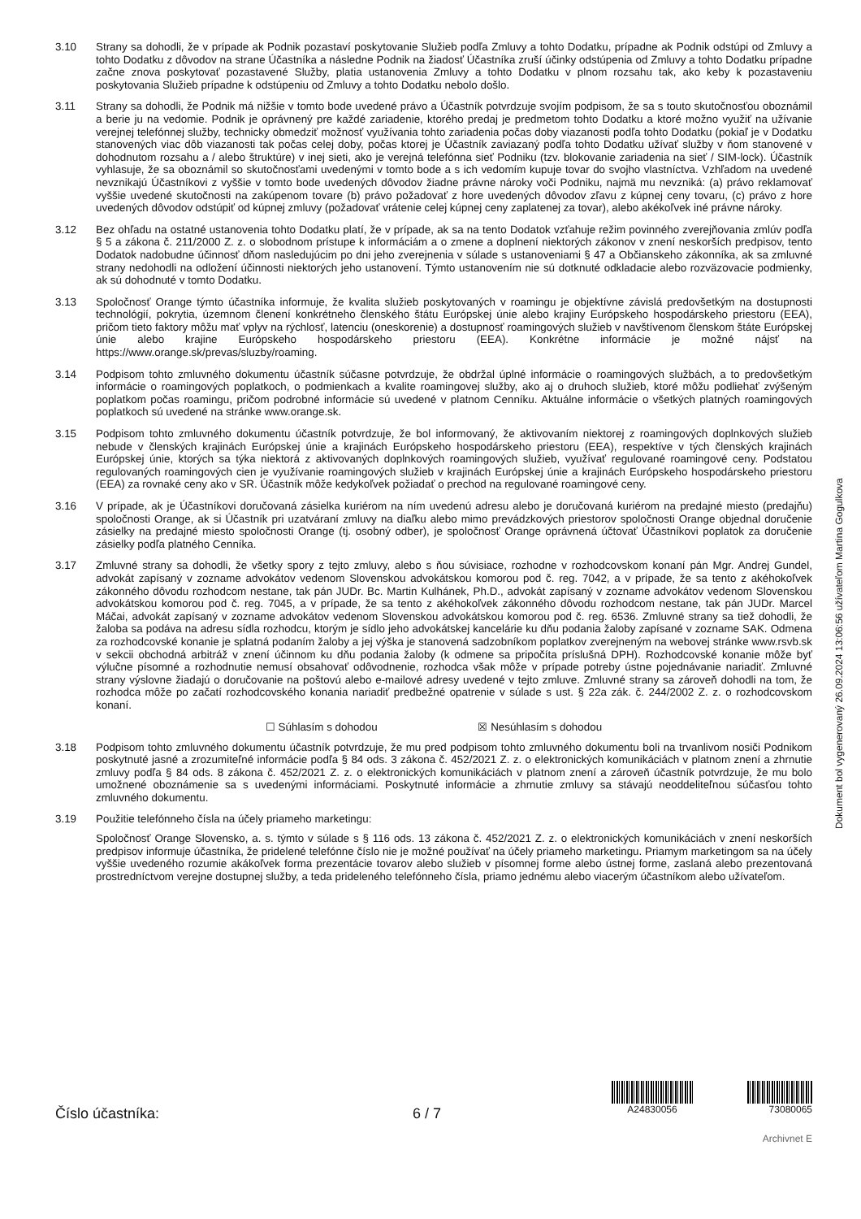3.10 Strany sa dohodli, že v prípade ak Podnik pozastaví poskytovanie Služieb podľa Zmluvy a tohto Dodatku, prípadne ak Podnik odstúpi od Zmluvy a tohto Dodatku z dôvodov na strane Účastníka a následne Podnik na žiadosť Účastníka zruší účinky odstúpenia od Zmluvy a tohto Dodatku prípadne začne znova poskytovať pozastavené Služby, platia ustanovenia Zmluvy a tohto Dodatku v plnom rozsahu tak, ako keby k pozastaveniu poskytovania Služieb prípadne k odstúpeniu od Zmluvy a tohto Dodatku nebolo došlo.
3.11 Strany sa dohodli, že Podnik má nižšie v tomto bode uvedené právo a Účastník potvrdzuje svojím podpisom, že sa s touto skutočnosťou oboznámil a berie ju na vedomie. Podnik je oprávnený pre každé zariadenie, ktorého predaj je predmetom tohto Dodatku a ktoré možno využiť na užívanie verejnej telefónnej služby, technicky obmedziť možnosť využívania tohto zariadenia počas doby viazanosti podľa tohto Dodatku (pokiaľ je v Dodatku stanovených viac dôb viazanosti tak počas celej doby, počas ktorej je Účastník zaviazaný podľa tohto Dodatku užívať služby v ňom stanovené v dohodnutom rozsahu a / alebo štruktúre) v inej sieti, ako je verejná telefónna sieť Podniku (tzv. blokovanie zariadenia na sieť / SIM-lock). Účastník vyhlasuje, že sa oboznámil so skutočnosťami uvedenými v tomto bode a s ich vedomím kupuje tovar do svojho vlastníctva. Vzhľadom na uvedené nevznikajú Účastníkovi z vyššie v tomto bode uvedených dôvodov žiadne právne nároky voči Podniku, najmä mu nevzniká: (a) právo reklamovať vyššie uvedené skutočnosti na zakúpenom tovare (b) právo požadovať z hore uvedených dôvodov zľavu z kúpnej ceny tovaru, (c) právo z hore uvedených dôvodov odstúpiť od kúpnej zmluvy (požadovať vrátenie celej kúpnej ceny zaplatenej za tovar), alebo akékoľvek iné právne nároky.
3.12 Bez ohľadu na ostatné ustanovenia tohto Dodatku platí, že v prípade, ak sa na tento Dodatok vzťahuje režim povinného zverejňovania zmlúv podľa § 5 a zákona č. 211/2000 Z. z. o slobodnom prístupe k informáciám a o zmene a doplnení niektorých zákonov v znení neskorších predpisov, tento Dodatok nadobudne účinnosť dňom nasledujúcim po dni jeho zverejnenia v súlade s ustanoveniami § 47 a Občianskeho zákonníka, ak sa zmluvné strany nedohodli na odložení účinnosti niektorých jeho ustanovení. Týmto ustanovením nie sú dotknuté odkladacie alebo rozväzovacie podmienky, ak sú dohodnuté v tomto Dodatku.
3.13 Spoločnosť Orange týmto účastníka informuje, že kvalita služieb poskytovaných v roamingu je objektívne závislá predovšetkým na dostupnosti technológií, pokrytia, územnom členení konkrétneho členského štátu Európskej únie alebo krajiny Európskeho hospodárskeho priestoru (EEA), pričom tieto faktory môžu mať vplyv na rýchlosť, latenciu (oneskorenie) a dostupnosť roamingových služieb v navštívenom členskom štáte Európskej únie alebo krajine Európskeho hospodárskeho priestoru (EEA). Konkrétne informácie je možné nájsť na https://www.orange.sk/prevas/sluzby/roaming.
3.14 Podpisom tohto zmluvného dokumentu účastník súčasne potvrdzuje, že obdržal úplné informácie o roamingových službách, a to predovšetkým informácie o roamingových poplatkoch, o podmienkach a kvalite roamingovej služby, ako aj o druhoch služieb, ktoré môžu podliehať zvýšeným poplatkom počas roamingu, pričom podrobné informácie sú uvedené v platnom Cenníku. Aktuálne informácie o všetkých platných roamingových poplatkoch sú uvedené na stránke www.orange.sk.
3.15 Podpisom tohto zmluvného dokumentu účastník potvrdzuje, že bol informovaný, že aktivovaním niektorej z roamingových doplnkových služieb nebude v členských krajinách Európskej únie a krajinách Európskeho hospodárskeho priestoru (EEA), respektíve v tých členských krajinách Európskej únie, ktorých sa týka niektorá z aktivovaných doplnkových roamingových služieb, využívať regulované roamingové ceny. Podstatou regulovaných roamingových cien je využívanie roamingových služieb v krajinách Európskej únie a krajinách Európskeho hospodárskeho priestoru (EEA) za rovnaké ceny ako v SR. Účastník môže kedykoľvek požiadať o prechod na regulované roamingové ceny.
3.16 V prípade, ak je Účastníkovi doručovaná zásielka kuriérom na ním uvedenú adresu alebo je doručovaná kuriérom na predajné miesto (predajňu) spoločnosti Orange, ak si Účastník pri uzatváraní zmluvy na diaľku alebo mimo prevádzkových priestorov spoločnosti Orange objednal doručenie zásielky na predajné miesto spoločnosti Orange (tj. osobný odber), je spoločnosť Orange oprávnená účtovať Účastníkovi poplatok za doručenie zásielky podľa platného Cenníka.
3.17 Zmluvné strany sa dohodli, že všetky spory z tejto zmluvy, alebo s ňou súvisiace, rozhodne v rozhodcovskom konaní pán Mgr. Andrej Gundel, advokát zapísaný v zozname advokátov vedenom Slovenskou advokátskou komorou pod č. reg. 7042, a v prípade, že sa tento z akéhokoľvek zákonného dôvodu rozhodcom nestane, tak pán JUDr. Bc. Martin Kulhánek, Ph.D., advokát zapísaný v zozname advokátov vedenom Slovenskou advokátskou komorou pod č. reg. 7045, a v prípade, že sa tento z akéhokoľvek zákonného dôvodu rozhodcom nestane, tak pán JUDr. Marcel Máčai, advokát zapísaný v zozname advokátov vedenom Slovenskou advokátskou komorou pod č. reg. 6536. Zmluvné strany sa tiež dohodli, že žaloba sa podáva na adresu sídla rozhodcu, ktorým je sídlo jeho advokátskej kancelárie ku dňu podania žaloby zapísané v zozname SAK. Odmena za rozhodcovské konanie je splatná podaním žaloby a jej výška je stanovená sadzobníkom poplatkov zverejneným na webovej stránke www.rsvb.sk v sekcii obchodná arbitráž v znení účinnom ku dňu podania žaloby (k odmene sa pripočíta príslušná DPH). Rozhodcovské konanie môže byť výlučne písomné a rozhodnutie nemusí obsahovať odôvodnenie, rozhodca však môže v prípade potreby ústne pojednávanie nariadiť. Zmluvné strany výslovne žiadajú o doručovanie na poštovú alebo e-mailové adresy uvedené v tejto zmluve. Zmluvné strany sa zároveň dohodli na tom, že rozhodca môže po začatí rozhodcovského konania nariadiť predbežné opatrenie v súlade s ust. § 22a zák. č. 244/2002 Z. z. o rozhodcovskom konaní.
☐ Súhlasím s dohodou ☒ Nesúhlasím s dohodou
3.18 Podpisom tohto zmluvného dokumentu účastník potvrdzuje, že mu pred podpisom tohto zmluvného dokumentu boli na trvanlivom nosiči Podnikom poskytnuté jasné a zrozumiteľné informácie podľa § 84 ods. 3 zákona č. 452/2021 Z. z. o elektronických komunikáciách v platnom znení a zhrnutie zmluvy podľa § 84 ods. 8 zákona č. 452/2021 Z. z. o elektronických komunikáciách v platnom znení a zároveň účastník potvrdzuje, že mu bolo umožnené oboznámenie sa s uvedenými informáciami. Poskytnuté informácie a zhrnutie zmluvy sa stávajú neoddeliteľnou súčasťou tohto zmluvného dokumentu.
3.19 Použitie telefónneho čísla na účely priameho marketingu:
Spoločnosť Orange Slovensko, a. s. týmto v súlade s § 116 ods. 13 zákona č. 452/2021 Z. z. o elektronických komunikáciách v znení neskorších predpisov informuje účastníka, že pridelené telefónne číslo nie je možné používať na účely priameho marketingu. Priamym marketingom sa na účely vyššie uvedeného rozumie akákoľvek forma prezentácie tovarov alebo služieb v písomnej forme alebo ústnej forme, zaslaná alebo prezentovaná prostredníctvom verejne dostupnej služby, a teda prideleného telefónneho čísla, priamo jednému alebo viacerým účastníkom alebo užívateľom.
Dokument bol vygenerovaný 26.09.2024 13:06:56 užívateľom Martina Gogulkova
Číslo účastníka: 6 / 7
A24830056 73080065
Archivnet E